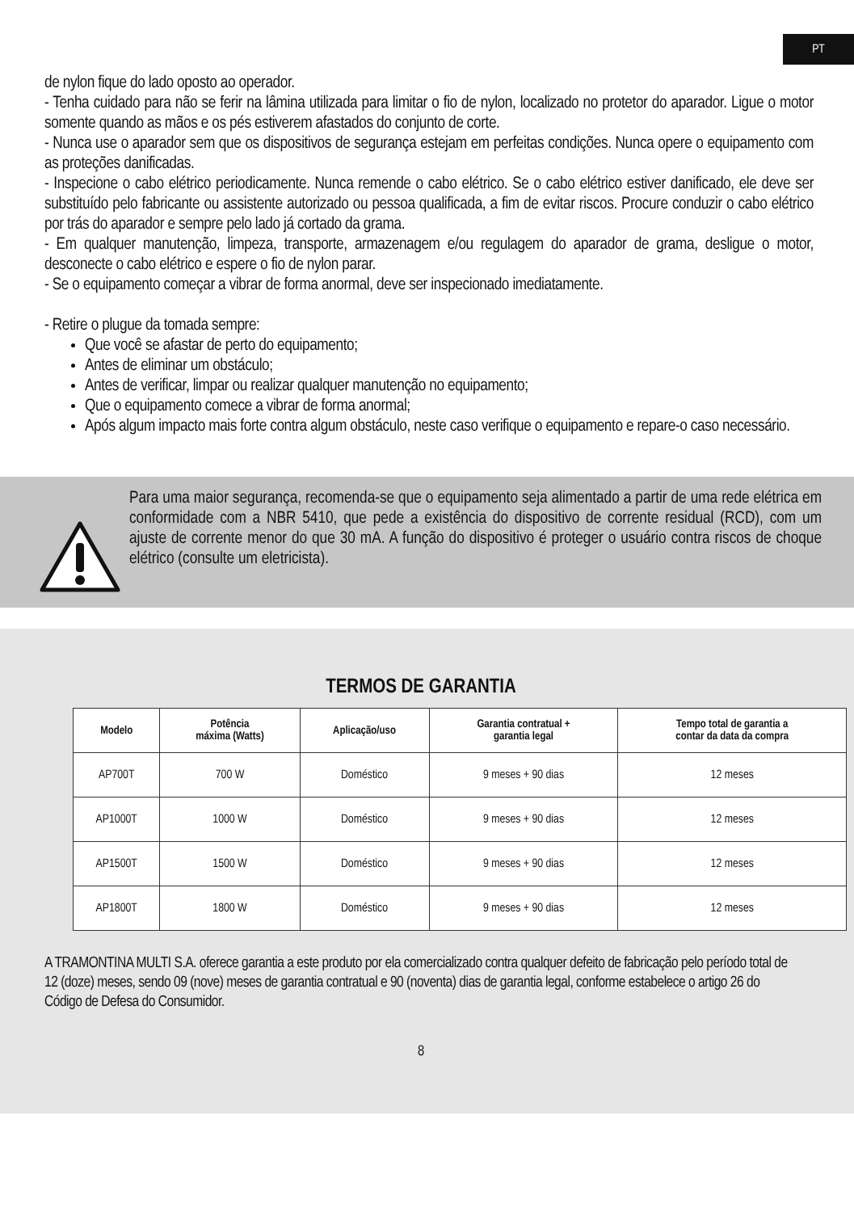PT
de nylon fique do lado oposto ao operador.
- Tenha cuidado para não se ferir na lâmina utilizada para limitar o fio de nylon, localizado no protetor do aparador. Ligue o motor somente quando as mãos e os pés estiverem afastados do conjunto de corte.
- Nunca use o aparador sem que os dispositivos de segurança estejam em perfeitas condições. Nunca opere o equipamento com as proteções danificadas.
- Inspecione o cabo elétrico periodicamente. Nunca remende o cabo elétrico. Se o cabo elétrico estiver danificado, ele deve ser substituído pelo fabricante ou assistente autorizado ou pessoa qualificada, a fim de evitar riscos. Procure conduzir o cabo elétrico por trás do aparador e sempre pelo lado já cortado da grama.
- Em qualquer manutenção, limpeza, transporte, armazenagem e/ou regulagem do aparador de grama, desligue o motor, desconecte o cabo elétrico e espere o fio de nylon parar.
- Se o equipamento começar a vibrar de forma anormal, deve ser inspecionado imediatamente.
- Retire o plugue da tomada sempre:
Que você se afastar de perto do equipamento;
Antes de eliminar um obstáculo;
Antes de verificar, limpar ou realizar qualquer manutenção no equipamento;
Que o equipamento comece a vibrar de forma anormal;
Após algum impacto mais forte contra algum obstáculo, neste caso verifique o equipamento e repare-o caso necessário.
Para uma maior segurança, recomenda-se que o equipamento seja alimentado a partir de uma rede elétrica em conformidade com a NBR 5410, que pede a existência do dispositivo de corrente residual (RCD), com um ajuste de corrente menor do que 30 mA. A função do dispositivo é proteger o usuário contra riscos de choque elétrico (consulte um eletricista).
TERMOS DE GARANTIA
| Modelo | Potência máxima (Watts) | Aplicação/uso | Garantia contratual + garantia legal | Tempo total de garantia a contar da data da compra |
| --- | --- | --- | --- | --- |
| AP700T | 700 W | Doméstico | 9 meses + 90 dias | 12 meses |
| AP1000T | 1000 W | Doméstico | 9 meses + 90 dias | 12 meses |
| AP1500T | 1500 W | Doméstico | 9 meses + 90 dias | 12 meses |
| AP1800T | 1800 W | Doméstico | 9 meses + 90 dias | 12 meses |
A TRAMONTINA MULTI S.A. oferece garantia a este produto por ela comercializado contra qualquer defeito de fabricação pelo período total de 12 (doze) meses, sendo 09 (nove) meses de garantia contratual e 90 (noventa) dias de garantia legal, conforme estabelece o artigo 26 do Código de Defesa do Consumidor.
8